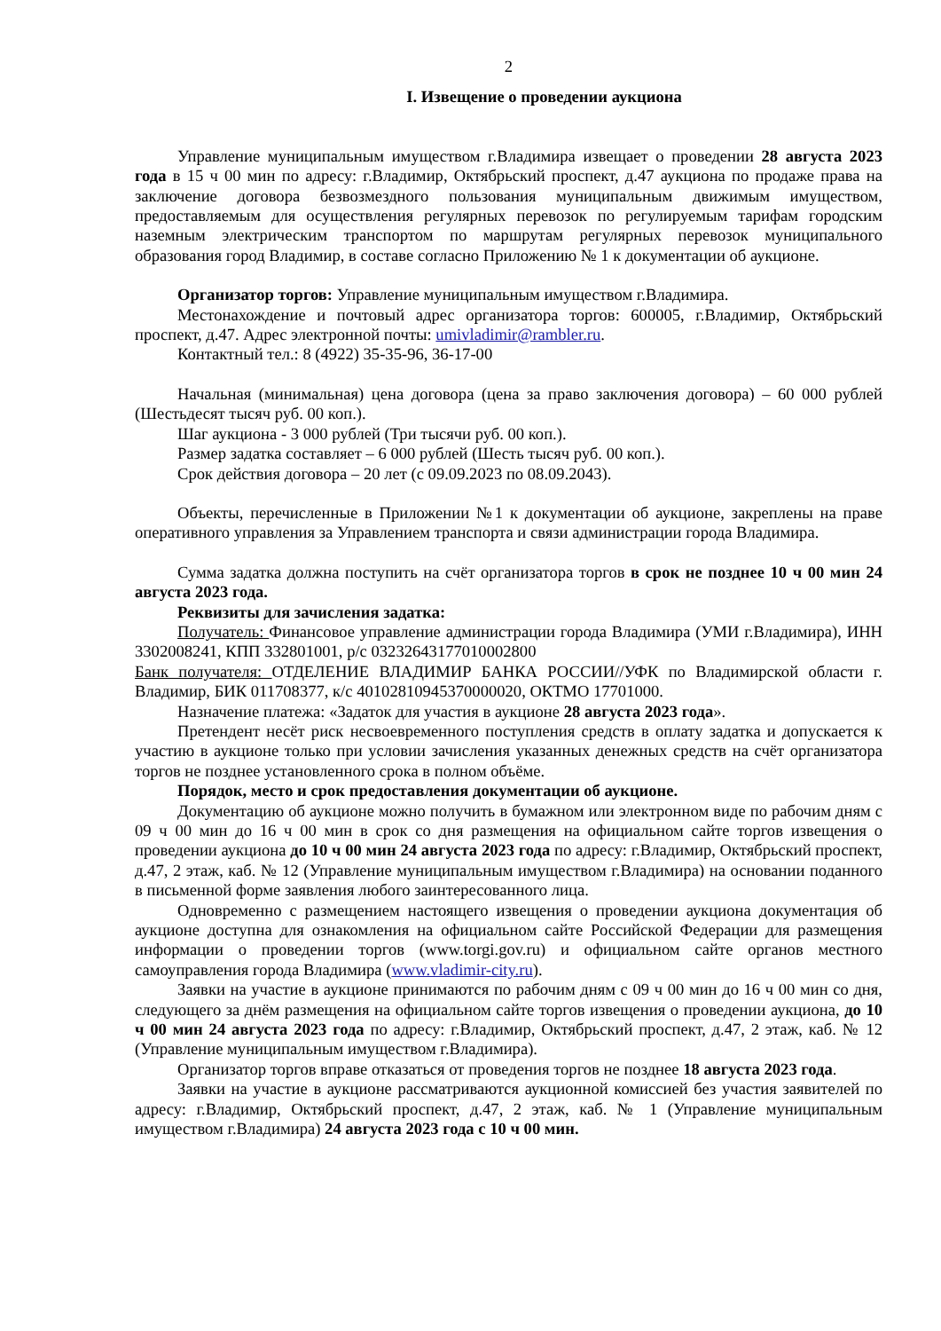2
I. Извещение о проведении аукциона
Управление муниципальным имуществом г.Владимира извещает о проведении 28 августа 2023 года в 15 ч 00 мин по адресу: г.Владимир, Октябрьский проспект, д.47 аукциона по продаже права на заключение договора безвозмездного пользования муниципальным движимым имуществом, предоставляемым для осуществления регулярных перевозок по регулируемым тарифам городским наземным электрическим транспортом по маршрутам регулярных перевозок муниципального образования город Владимир, в составе согласно Приложению № 1 к документации об аукционе.
Организатор торгов: Управление муниципальным имуществом г.Владимира.
Местонахождение и почтовый адрес организатора торгов: 600005, г.Владимир, Октябрьский проспект, д.47. Адрес электронной почты: umivladimir@rambler.ru.
Контактный тел.: 8 (4922) 35-35-96, 36-17-00
Начальная (минимальная) цена договора (цена за право заключения договора) – 60 000 рублей (Шестьдесят тысяч руб. 00 коп.).
Шаг аукциона - 3 000 рублей (Три тысячи руб. 00 коп.).
Размер задатка составляет – 6 000 рублей (Шесть тысяч руб. 00 коп.).
Срок действия договора – 20 лет (с 09.09.2023 по 08.09.2043).
Объекты, перечисленные в Приложении №1 к документации об аукционе, закреплены на праве оперативного управления за Управлением транспорта и связи администрации города Владимира.
Сумма задатка должна поступить на счёт организатора торгов в срок не позднее 10 ч 00 мин 24 августа 2023 года.
Реквизиты для зачисления задатка:
Получатель: Финансовое управление администрации города Владимира (УМИ г.Владимира), ИНН 3302008241, КПП 332801001, р/с 03232643177010002800
Банк получателя: ОТДЕЛЕНИЕ ВЛАДИМИР БАНКА РОССИИ//УФК по Владимирской области г. Владимир, БИК 011708377, к/с 40102810945370000020, ОКТМО 17701000.
Назначение платежа: «Задаток для участия в аукционе 28 августа 2023 года».
Претендент несёт риск несвоевременного поступления средств в оплату задатка и допускается к участию в аукционе только при условии зачисления указанных денежных средств на счёт организатора торгов не позднее установленного срока в полном объёме.
Порядок, место и срок предоставления документации об аукционе.
Документацию об аукционе можно получить в бумажном или электронном виде по рабочим дням с 09 ч 00 мин до 16 ч 00 мин в срок со дня размещения на официальном сайте торгов извещения о проведении аукциона до 10 ч 00 мин 24 августа 2023 года по адресу: г.Владимир, Октябрьский проспект, д.47, 2 этаж, каб. № 12 (Управление муниципальным имуществом г.Владимира) на основании поданного в письменной форме заявления любого заинтересованного лица.
Одновременно с размещением настоящего извещения о проведении аукциона документация об аукционе доступна для ознакомления на официальном сайте Российской Федерации для размещения информации о проведении торгов (www.torgi.gov.ru) и официальном сайте органов местного самоуправления города Владимира (www.vladimir-city.ru).
Заявки на участие в аукционе принимаются по рабочим дням с 09 ч 00 мин до 16 ч 00 мин со дня, следующего за днём размещения на официальном сайте торгов извещения о проведении аукциона, до 10 ч 00 мин 24 августа 2023 года по адресу: г.Владимир, Октябрьский проспект, д.47, 2 этаж, каб. № 12 (Управление муниципальным имуществом г.Владимира).
Организатор торгов вправе отказаться от проведения торгов не позднее 18 августа 2023 года.
Заявки на участие в аукционе рассматриваются аукционной комиссией без участия заявителей по адресу: г.Владимир, Октябрьский проспект, д.47, 2 этаж, каб. № 1 (Управление муниципальным имуществом г.Владимира) 24 августа 2023 года с 10 ч 00 мин.